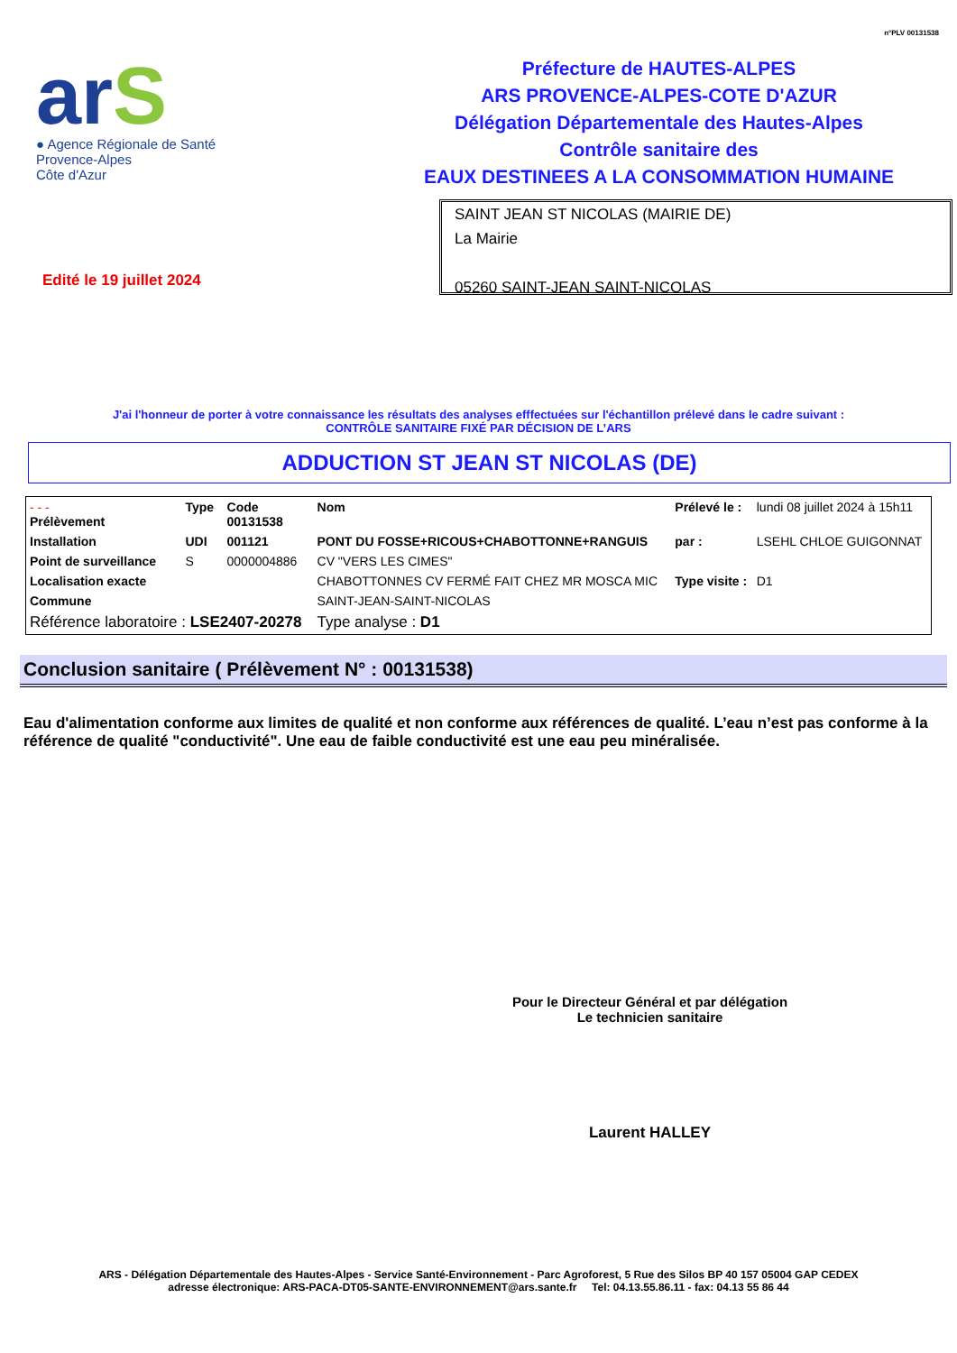n°PLV 00131538
arS
● Agence Régionale de Santé
Provence-Alpes
Côte d'Azur
Préfecture de HAUTES-ALPES
ARS PROVENCE-ALPES-COTE D'AZUR
Délégation Départementale des Hautes-Alpes
Contrôle sanitaire des
EAUX DESTINEES A LA CONSOMMATION HUMAINE
Edité le 19 juillet 2024
SAINT JEAN ST NICOLAS (MAIRIE DE)
La Mairie
05260 SAINT-JEAN SAINT-NICOLAS
J'ai l'honneur de porter à votre connaissance les résultats des analyses efffectuées sur l'échantillon prélevé dans le cadre suivant :
CONTRÔLE SANITAIRE FIXÉ PAR DÉCISION DE L’ARS
ADDUCTION ST JEAN ST NICOLAS (DE)
| - - - Prélèvement | Type | Code 00131538 | Nom | Prélevé le : | lundi 08 juillet 2024 à 15h11 |
| Installation | UDI | 001121 | PONT DU FOSSE+RICOUS+CHABOTTONNE+RANGUIS | par : | LSEHL CHLOE GUIGONNAT |
| Point de surveillance | S | 0000004886 | CV "VERS LES CIMES" | | |
| Localisation exacte | | | CHABOTTONNES CV FERMÉ FAIT CHEZ MR MOSCA MIC | Type visite : | D1 |
| Commune | | | SAINT-JEAN-SAINT-NICOLAS | | |
| Référence laboratoire : LSE2407-20278 | | | Type analyse : D1 | | |
Conclusion sanitaire ( Prélèvement N° : 00131538)
Eau d'alimentation conforme aux limites de qualité et non conforme aux références de qualité. L’eau n’est pas conforme à la référence de qualité "conductivité". Une eau de faible conductivité est une eau peu minéralisée.
Pour le Directeur Général et par délégation
Le technicien sanitaire
Laurent HALLEY
ARS - Délégation Départementale des Hautes-Alpes - Service Santé-Environnement - Parc Agroforest, 5 Rue des Silos BP 40 157 05004 GAP CEDEX
adresse électronique: ARS-PACA-DT05-SANTE-ENVIRONNEMENT@ars.sante.fr Tel: 04.13.55.86.11 - fax: 04.13 55 86 44